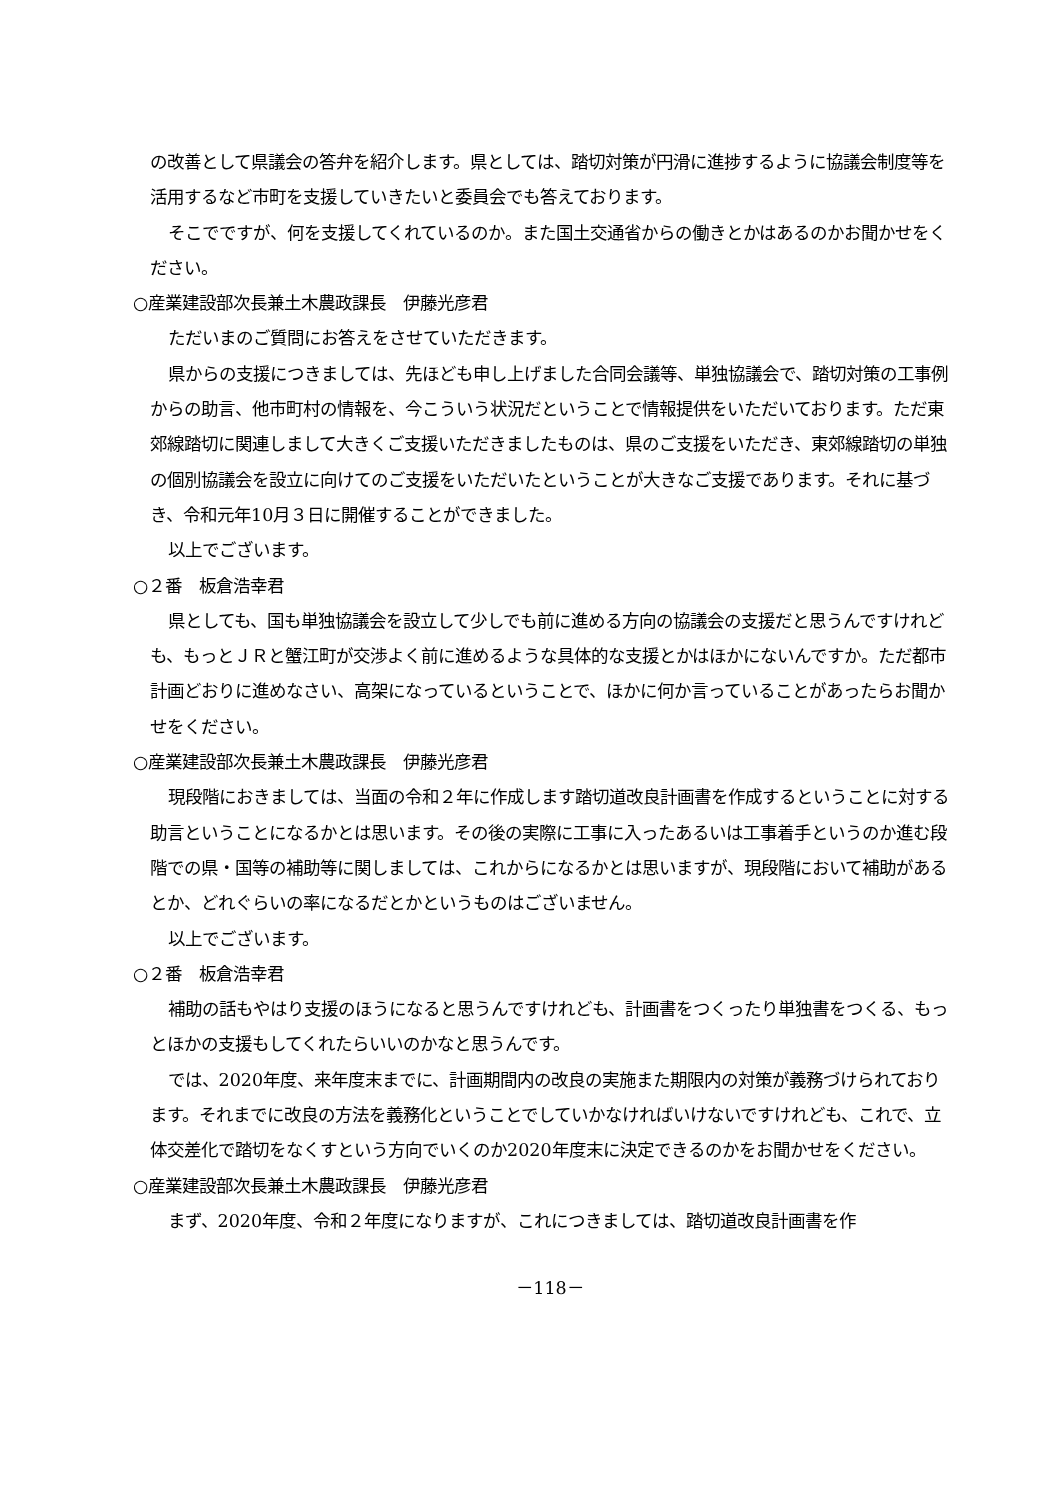の改善として県議会の答弁を紹介します。県としては、踏切対策が円滑に進捗するように協議会制度等を活用するなど市町を支援していきたいと委員会でも答えております。
そこでですが、何を支援してくれているのか。また国土交通省からの働きとかはあるのかお聞かせをください。
○産業建設部次長兼土木農政課長　伊藤光彦君
ただいまのご質問にお答えをさせていただきます。
県からの支援につきましては、先ほども申し上げました合同会議等、単独協議会で、踏切対策の工事例からの助言、他市町村の情報を、今こういう状況だということで情報提供をいただいております。ただ東郊線踏切に関連しまして大きくご支援いただきましたものは、県のご支援をいただき、東郊線踏切の単独の個別協議会を設立に向けてのご支援をいただいたということが大きなご支援であります。それに基づき、令和元年10月３日に開催することができました。
以上でございます。
○２番　板倉浩幸君
県としても、国も単独協議会を設立して少しでも前に進める方向の協議会の支援だと思うんですけれども、もっとＪＲと蟹江町が交渉よく前に進めるような具体的な支援とかはほかにないんですか。ただ都市計画どおりに進めなさい、高架になっているということで、ほかに何か言っていることがあったらお聞かせをください。
○産業建設部次長兼土木農政課長　伊藤光彦君
現段階におきましては、当面の令和２年に作成します踏切道改良計画書を作成するということに対する助言ということになるかとは思います。その後の実際に工事に入ったあるいは工事着手というのか進む段階での県・国等の補助等に関しましては、これからになるかとは思いますが、現段階において補助があるとか、どれぐらいの率になるだとかというものはございません。
以上でございます。
○２番　板倉浩幸君
補助の話もやはり支援のほうになると思うんですけれども、計画書をつくったり単独書をつくる、もっとほかの支援もしてくれたらいいのかなと思うんです。
では、2020年度、来年度末までに、計画期間内の改良の実施また期限内の対策が義務づけられております。それまでに改良の方法を義務化ということでしていかなければいけないですけれども、これで、立体交差化で踏切をなくすという方向でいくのか2020年度末に決定できるのかをお聞かせをください。
○産業建設部次長兼土木農政課長　伊藤光彦君
まず、2020年度、令和２年度になりますが、これにつきましては、踏切道改良計画書を作
－118－